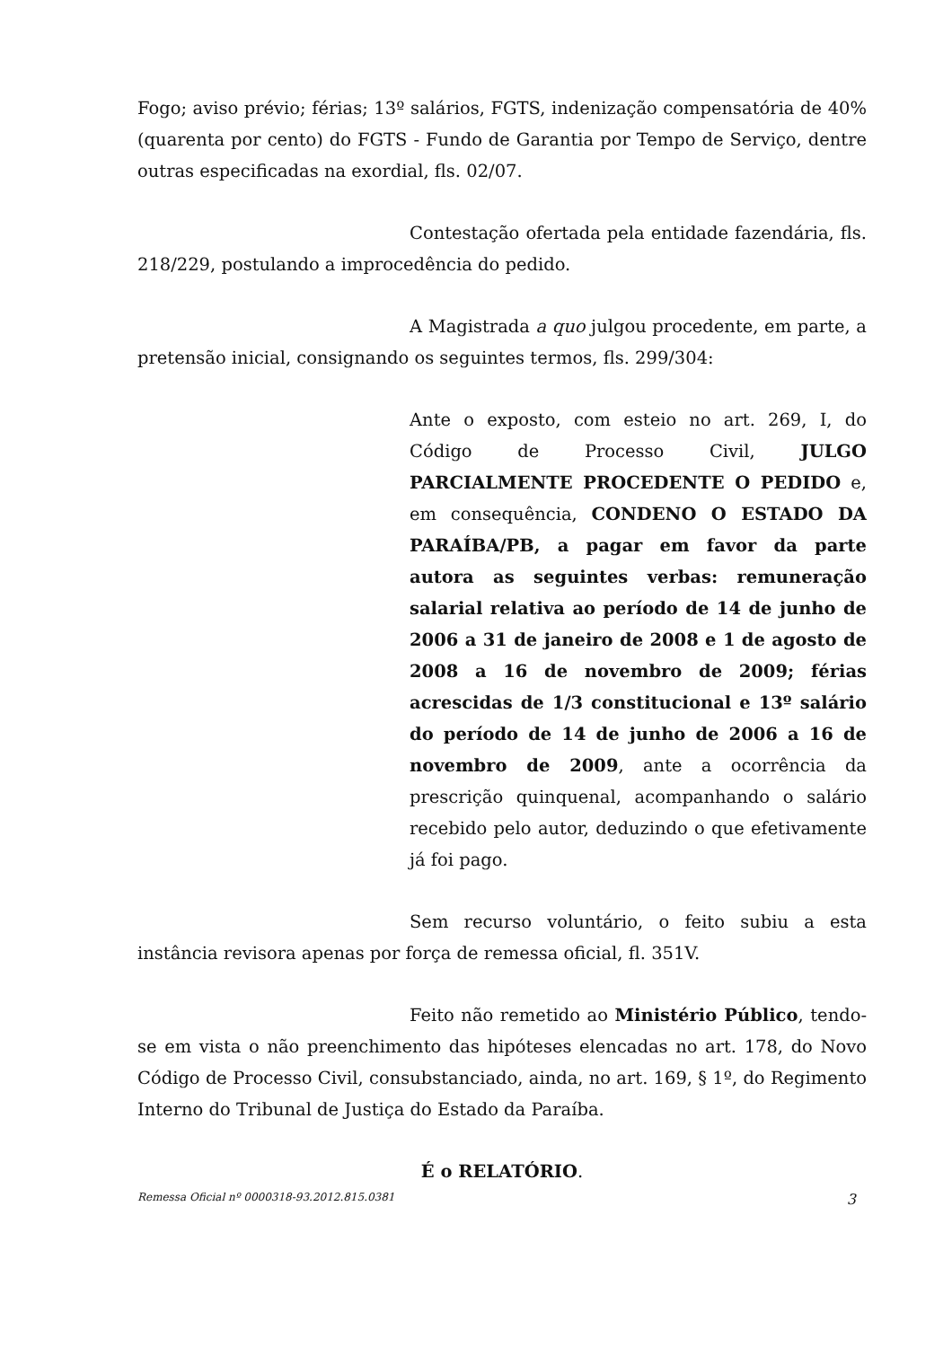Fogo; aviso prévio; férias; 13º salários, FGTS, indenização compensatória de 40% (quarenta por cento) do FGTS - Fundo de Garantia por Tempo de Serviço, dentre outras especificadas na exordial, fls. 02/07.
Contestação ofertada pela entidade fazendária, fls. 218/229, postulando a improcedência do pedido.
A Magistrada a quo julgou procedente, em parte, a pretensão inicial, consignando os seguintes termos, fls. 299/304:
Ante o exposto, com esteio no art. 269, I, do Código de Processo Civil, JULGO PARCIALMENTE PROCEDENTE O PEDIDO e, em consequência, CONDENO O ESTADO DA PARAÍBA/PB, a pagar em favor da parte autora as seguintes verbas: remuneração salarial relativa ao período de 14 de junho de 2006 a 31 de janeiro de 2008 e 1 de agosto de 2008 a 16 de novembro de 2009; férias acrescidas de 1/3 constitucional e 13º salário do período de 14 de junho de 2006 a 16 de novembro de 2009, ante a ocorrência da prescrição quinquenal, acompanhando o salário recebido pelo autor, deduzindo o que efetivamente já foi pago.
Sem recurso voluntário, o feito subiu a esta instância revisora apenas por força de remessa oficial, fl. 351V.
Feito não remetido ao Ministério Público, tendo-se em vista o não preenchimento das hipóteses elencadas no art. 178, do Novo Código de Processo Civil, consubstanciado, ainda, no art. 169, § 1º, do Regimento Interno do Tribunal de Justiça do Estado da Paraíba.
É o RELATÓRIO.
Remessa Oficial nº 0000318-93.2012.815.0381 3